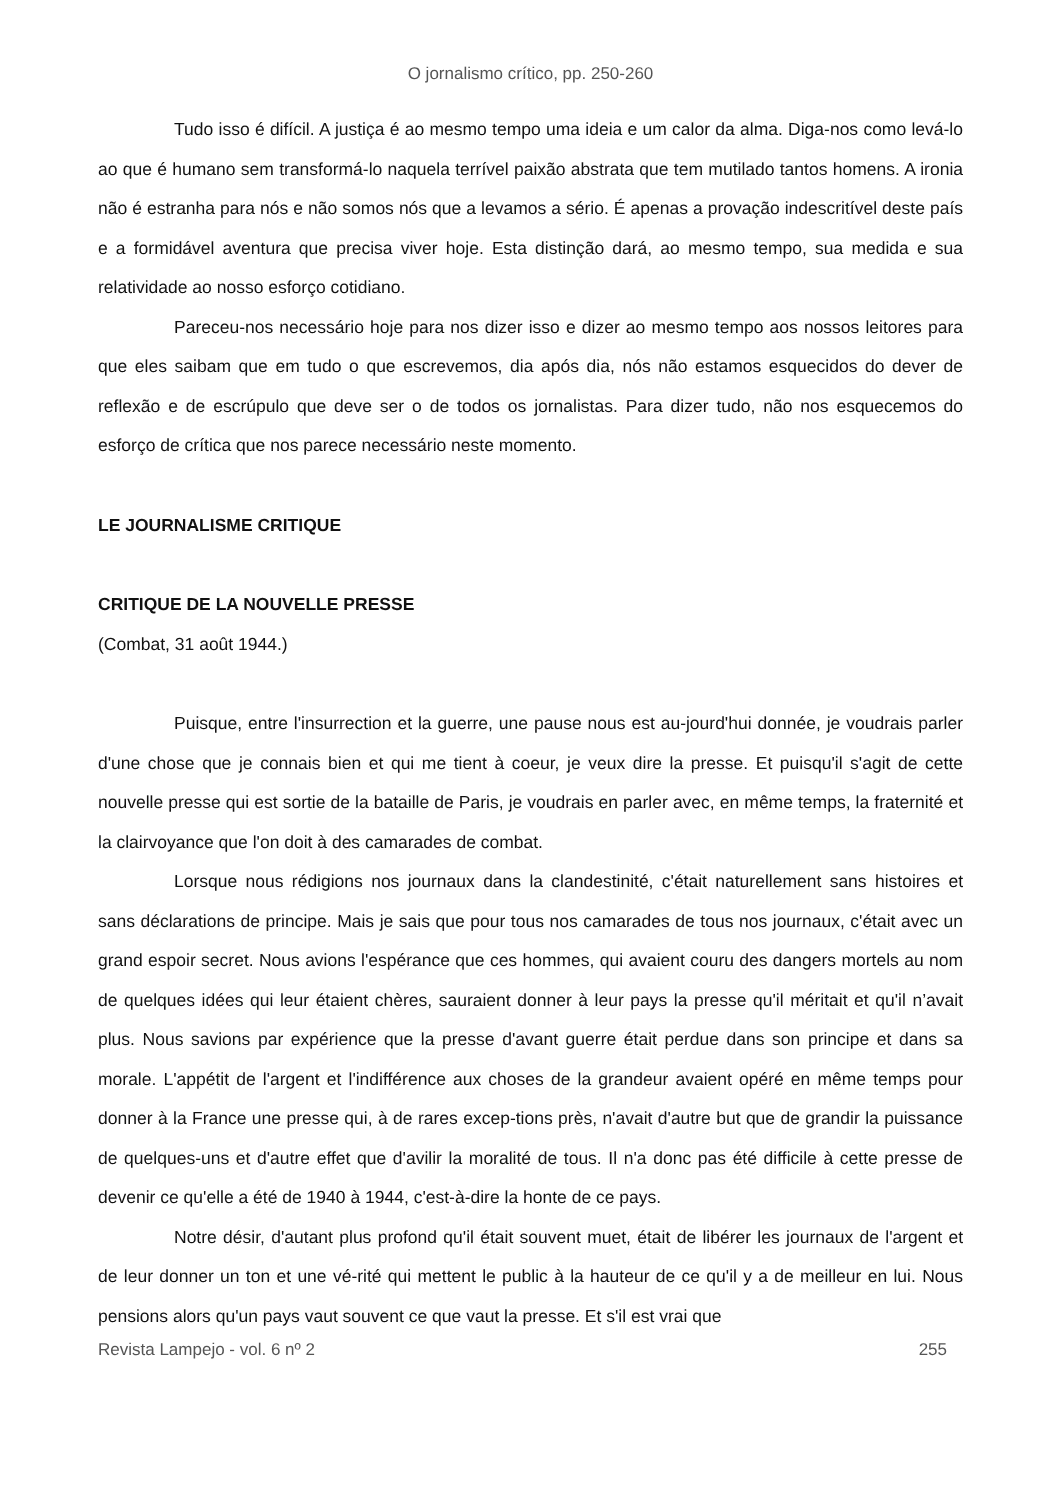O jornalismo crítico, pp. 250-260
Tudo isso é difícil. A justiça é ao mesmo tempo uma ideia e um calor da alma. Diga-nos como levá-lo ao que é humano sem transformá-lo naquela terrível paixão abstrata que tem mutilado tantos homens. A ironia não é estranha para nós e não somos nós que a levamos a sério. É apenas a provação indescritível deste país e a formidável aventura que precisa viver hoje. Esta distinção dará, ao mesmo tempo, sua medida e sua relatividade ao nosso esforço cotidiano.
Pareceu-nos necessário hoje para nos dizer isso e dizer ao mesmo tempo aos nossos leitores para que eles saibam que em tudo o que escrevemos, dia após dia, nós não estamos esquecidos do dever de reflexão e de escrúpulo que deve ser o de todos os jornalistas. Para dizer tudo, não nos esquecemos do esforço de crítica que nos parece necessário neste momento.
LE JOURNALISME CRITIQUE
CRITIQUE DE LA NOUVELLE PRESSE
(Combat, 31 août 1944.)
Puisque, entre l'insurrection et la guerre, une pause nous est au-jourd'hui donnée, je voudrais parler d'une chose que je connais bien et qui me tient à coeur, je veux dire la presse. Et puisqu'il s'agit de cette nouvelle presse qui est sortie de la bataille de Paris, je voudrais en parler avec, en même temps, la fraternité et la clairvoyance que l'on doit à des camarades de combat.
Lorsque nous rédigions nos journaux dans la clandestinité, c'était naturellement sans histoires et sans déclarations de principe. Mais je sais que pour tous nos camarades de tous nos journaux, c'était avec un grand espoir secret. Nous avions l'espérance que ces hommes, qui avaient couru des dangers mortels au nom de quelques idées qui leur étaient chères, sauraient donner à leur pays la presse qu'il méritait et qu'il n’avait plus. Nous savions par expérience que la presse d'avant guerre était perdue dans son principe et dans sa morale. L'appétit de l'argent et l'indifférence aux choses de la grandeur avaient opéré en même temps pour donner à la France une presse qui, à de rares excep-tions près, n'avait d'autre but que de grandir la puissance de quelques-uns et d'autre effet que d'avilir la moralité de tous. Il n'a donc pas été difficile à cette presse de devenir ce qu'elle a été de 1940 à 1944, c'est-à-dire la honte de ce pays.
Notre désir, d'autant plus profond qu'il était souvent muet, était de libérer les journaux de l'argent et de leur donner un ton et une vé-rité qui mettent le public à la hauteur de ce qu'il y a de meilleur en lui. Nous pensions alors qu'un pays vaut souvent ce que vaut la presse. Et s'il est vrai que
Revista Lampejo - vol. 6 nº 2 255